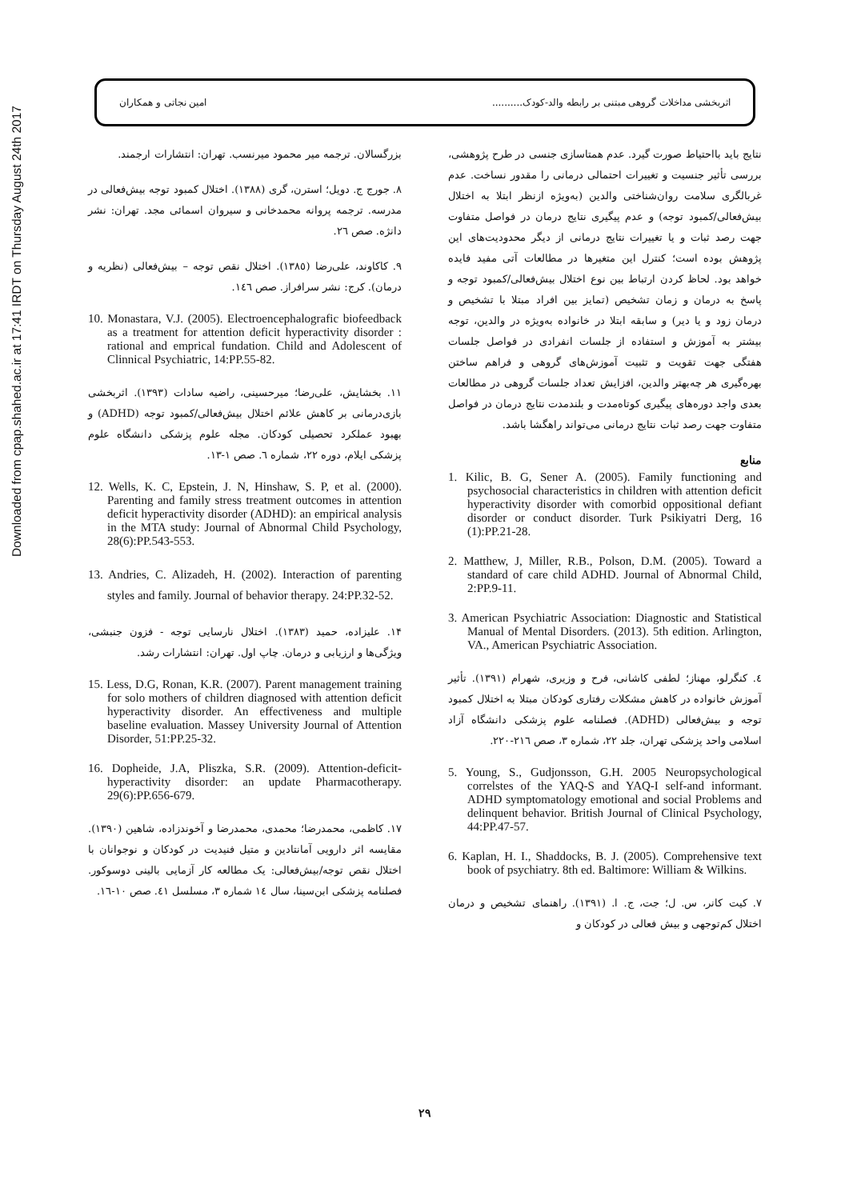Downloaded from cpap.shahed.ac.ir at 17:41 IRDT on Thursday August 24th 2017
امین نجاتی و همکاران اثربخشی مداخلات گروهی مبتنی بر رابطه والد-کودک..........
نتایج باید بااحتیاط صورت گیرد. عدم همتاسازی جنسی در طرح پژوهشی، بررسی تأثیر جنسیت و تغییرات احتمالی درمانی را مقدور نساخت. عدم غربالگری سلامت روان‌شناختی والدین (به‌ویژه ازنظر ابتلا به اختلال بیش‌فعالی/کمبود توجه) و عدم پیگیری نتایج درمان در فواصل متفاوت جهت رصد ثبات و یا تغییرات نتایج درمانی از دیگر محدودیت‌های این پژوهش بوده است؛ کنترل این متغیرها در مطالعات آتی مفید فایده خواهد بود. لحاظ کردن ارتباط بین نوع اختلال بیش‌فعالی/کمبود توجه و پاسخ به درمان و زمان تشخیص (تمایز بین افراد مبتلا با تشخیص و درمان زود و یا دیر) و سابقه ابتلا در خانواده به‌ویژه در والدین، توجه بیشتر به آموزش و استفاده از جلسات انفرادی در فواصل جلسات هفتگی جهت تقویت و تثبیت آموزش‌های گروهی و فراهم ساختن بهره‌گیری هر چه‌بهتر والدین، افزایش تعداد جلسات گروهی در مطالعات بعدی واجد دوره‌های پیگیری کوتاه‌مدت و بلندمدت نتایج درمان در فواصل متفاوت جهت رصد ثبات نتایج درمانی می‌تواند راهگشا باشد.
منابع
1. Kilic, B. G, Sener A. (2005). Family functioning and psychosocial characteristics in children with attention deficit hyperactivity disorder with comorbid oppositional defiant disorder or conduct disorder. Turk Psikiyatri Derg, 16 (1):PP.21-28.
2. Matthew, J, Miller, R.B., Polson, D.M. (2005). Toward a standard of care child ADHD. Journal of Abnormal Child, 2:PP.9-11.
3. American Psychiatric Association: Diagnostic and Statistical Manual of Mental Disorders. (2013). 5th edition. Arlington, VA., American Psychiatric Association.
٤. کنگرلو، مهناز؛ لطفی کاشانی، فرح و وزیری، شهرام (١٣٩١). تأثیر آموزش خانواده در کاهش مشکلات رفتاری کودکان مبتلا به اختلال کمبود توجه و بیش‌فعالی (ADHD). فصلنامه علوم پزشکی دانشگاه آزاد اسلامی واحد پزشکی تهران، جلد ٢٢، شماره ٣، صص ٢١٦-٢٢٠.
5. Young, S., Gudjonsson, G.H. 2005 Neuropsychological correlstes of the YAQ-S and YAQ-I self-and informant. ADHD symptomatology emotional and social Problems and delinquent behavior. British Journal of Clinical Psychology, 44:PP.47-57.
6. Kaplan, H. I., Shaddocks, B. J. (2005). Comprehensive text book of psychiatry. 8th ed. Baltimore: William & Wilkins.
٧. کیت کانر، س. ل؛ جت، ج. ا. (١٣٩١). راهنمای تشخیص و درمان اختلال کم‌توجهی و بیش فعالی در کودکان و
بزرگسالان. ترجمه میر محمود میرنسب. تهران: انتشارات ارجمند.
٨. جورج ج. دویل؛ استرن، گری (١٣٨٨). اختلال کمبود توجه بیش‌فعالی در مدرسه. ترجمه پروانه محمدخانی و سیروان اسمائی مجد. تهران: نشر دانژه. صص ٢٦.
٩. کاکاوند، علی‌رضا (١٣٨٥). اختلال نقص توجه – بیش‌فعالی (نظریه و درمان). کرج: نشر سرافراز. صص ١٤٦.
10. Monastara, V.J. (2005). Electroencephalografic biofeedback as a treatment for attention deficit hyperactivity disorder : rational and emprical fundation. Child and Adolescent of Clinnical Psychiatric, 14:PP.55-82.
١١. بخشایش، علی‌رضا؛ میرحسینی، راضیه سادات (١٣٩٣). اثربخشی بازی‌درمانی بر کاهش علائم اختلال بیش‌فعالی/کمبود توجه (ADHD) و بهبود عملکرد تحصیلی کودکان. مجله علوم پزشکی دانشگاه علوم پزشکی ایلام، دوره ٢٢، شماره ٦. صص ١-١٣.
12. Wells, K. C, Epstein, J. N, Hinshaw, S. P, et al. (2000). Parenting and family stress treatment outcomes in attention deficit hyperactivity disorder (ADHD): an empirical analysis in the MTA study: Journal of Abnormal Child Psychology, 28(6):PP.543-553.
13. Andries, C. Alizadeh, H. (2002). Interaction of parenting styles and family. Journal of behavior therapy. 24:PP.32-52.
١۴. علیزاده، حمید (١٣٨٣). اختلال نارسایی توجه - فزون جنبشی، ویژگی‌ها و ارزیابی و درمان. چاپ اول. تهران: انتشارات رشد.
15. Less, D.G, Ronan, K.R. (2007). Parent management training for solo mothers of children diagnosed with attention deficit hyperactivity disorder. An effectiveness and multiple baseline evaluation. Massey University Journal of Attention Disorder, 51:PP.25-32.
16. Dopheide, J.A, Pliszka, S.R. (2009). Attention-deficit-hyperactivity disorder: an update Pharmacotherapy. 29(6):PP.656-679.
١٧. کاظمی، محمدرضا؛ محمدی، محمدرضا و آخوندزاده، شاهین (١٣٩٠). مقایسه اثر دارویی آمانتادین و متیل فنیدیت در کودکان و نوجوانان با اختلال نقص توجه/بیش‌فعالی: یک مطالعه کار آزمایی بالینی دوسوکور. فصلنامه پزشکی ابن‌سینا، سال ١٤ شماره ٣، مسلسل ٤١. صص ١٠-١٦.
٢٩